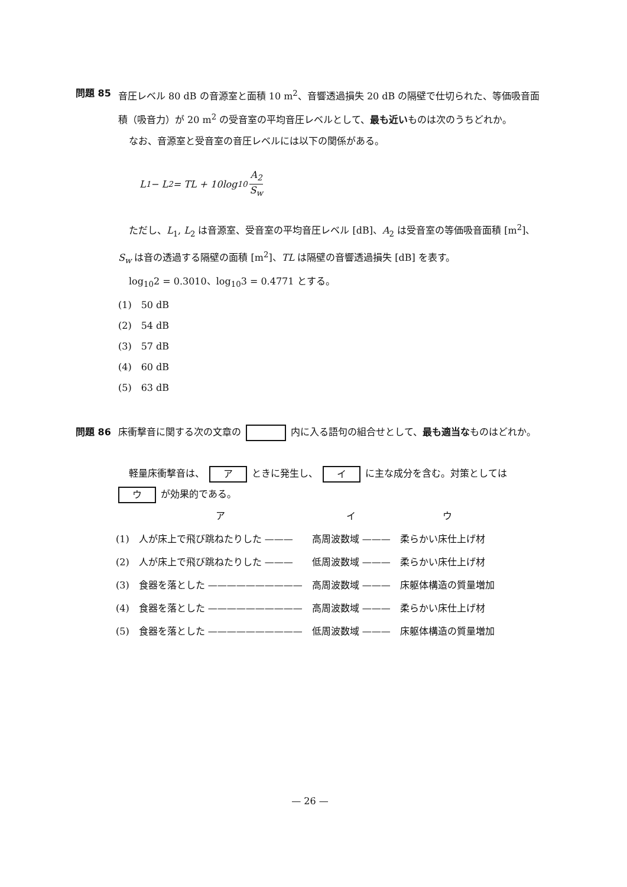問題 85 音圧レベル 80 dB の音源室と面積 10 m<sup>2</sup>、音響透過損失 20 dB の隔壁で仕切られた、等価吸音面積（吸音力）が 20 m<sup>2</sup> の受音室の平均音圧レベルとして、最も近いものは次のうちどれか。
なお、音源室と受音室の音圧レベルには以下の関係がある。
L<sub>1</sub> − L<sub>2</sub> = TL + 10log<sub>10</sub> A<sub>2</sub> S<sub>w</sub>
ただし、L<sub>1</sub>, L<sub>2</sub> は音源室、受音室の平均音圧レベル [dB]、A<sub>2</sub> は受音室の等価吸音面積 [m<sup>2</sup>]、
S<sub>w</sub> は音の透過する隔壁の面積 [m<sup>2</sup>]、TL は隔壁の音響透過損失 [dB] を表す。
log<sub>10</sub>2 = 0.3010、log<sub>10</sub>3 = 0.4771 とする。
(1)　50 dB
(2)　54 dB
(3)　57 dB
(4)　60 dB
(5)　63 dB
問題 86 床衝撃音に関する次の文章の 内に入る語句の組合せとして、最も適当なものはどれか。
軽量床衝撃音は、 ア ときに発生し、 イ に主な成分を含む。対策としては
ウ が効果的である。
| | ア | イ | ウ |
| --- | --- | --- | --- |
| (1) | 人が床上で飛び跳ねたりした ——— | 高周波数域 ——— | 柔らかい床仕上げ材 |
| (2) | 人が床上で飛び跳ねたりした ——— | 低周波数域 ——— | 柔らかい床仕上げ材 |
| (3) | 食器を落とした —————————— | 高周波数域 ——— | 床躯体構造の質量増加 |
| (4) | 食器を落とした —————————— | 高周波数域 ——— | 柔らかい床仕上げ材 |
| (5) | 食器を落とした —————————— | 低周波数域 ——— | 床躯体構造の質量増加 |
— 26 —